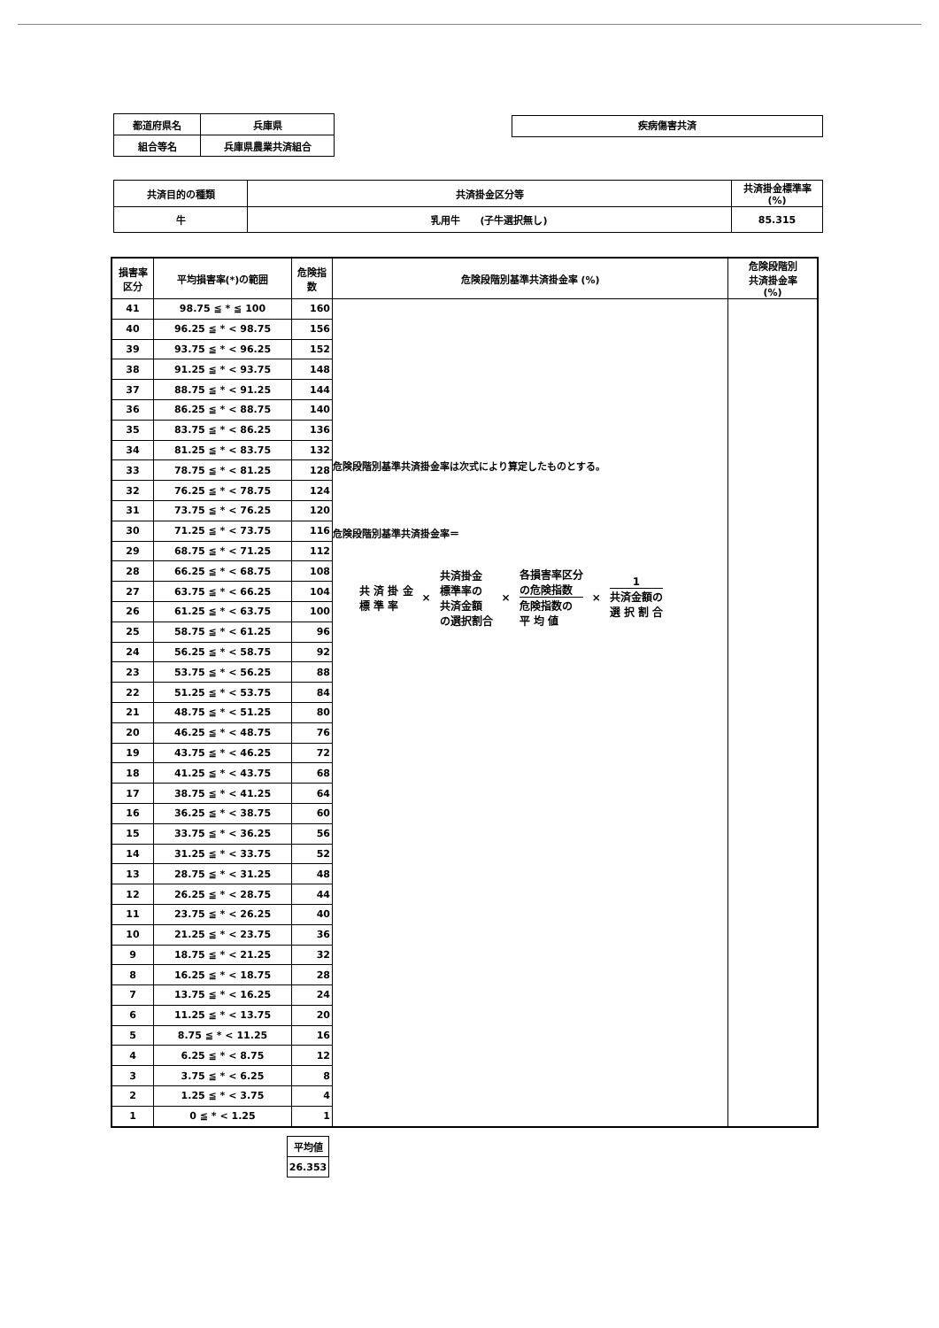| 都道府県名 | 兵庫県 |
| 組合等名 | 兵庫県農業共済組合 |
疾病傷害共済
| 共済目的の種類 | 共済掛金区分等 | 共済掛金標準率 (%) |
| 牛 | 乳用牛 (子牛選択無し) | 85.315 |
| 損害率 区分 | 平均損害率(*)の範囲 | 危険指 数 | 危険段階別基準共済掛金率 (%) | 危険段階別 共済掛金率 (%) |
| --- | --- | --- | --- | --- |
| 41 | 98.75 ≦ * ≦ 100 | 160 | 危険段階別基準共済掛金率は次式により算定したものとする。 危険段階別基準共済掛金率＝ 共 済 掛 金 標 準 率 × 共済掛金 標準率の 共済金額 の選択割合 × 各損害率区分 の危険指数 危険指数の 平 均 値 × 1 共済金額の 選 択 割 合 | |
| 40 | 96.25 ≦ * < 98.75 | 156 | | |
| 39 | 93.75 ≦ * < 96.25 | 152 | | |
| 38 | 91.25 ≦ * < 93.75 | 148 | | |
| 37 | 88.75 ≦ * < 91.25 | 144 | | |
| 36 | 86.25 ≦ * < 88.75 | 140 | | |
| 35 | 83.75 ≦ * < 86.25 | 136 | | |
| 34 | 81.25 ≦ * < 83.75 | 132 | | |
| 33 | 78.75 ≦ * < 81.25 | 128 | | |
| 32 | 76.25 ≦ * < 78.75 | 124 | | |
| 31 | 73.75 ≦ * < 76.25 | 120 | | |
| 30 | 71.25 ≦ * < 73.75 | 116 | | |
| 29 | 68.75 ≦ * < 71.25 | 112 | | |
| 28 | 66.25 ≦ * < 68.75 | 108 | | |
| 27 | 63.75 ≦ * < 66.25 | 104 | | |
| 26 | 61.25 ≦ * < 63.75 | 100 | | |
| 25 | 58.75 ≦ * < 61.25 | 96 | | |
| 24 | 56.25 ≦ * < 58.75 | 92 | | |
| 23 | 53.75 ≦ * < 56.25 | 88 | | |
| 22 | 51.25 ≦ * < 53.75 | 84 | | |
| 21 | 48.75 ≦ * < 51.25 | 80 | | |
| 20 | 46.25 ≦ * < 48.75 | 76 | | |
| 19 | 43.75 ≦ * < 46.25 | 72 | | |
| 18 | 41.25 ≦ * < 43.75 | 68 | | |
| 17 | 38.75 ≦ * < 41.25 | 64 | | |
| 16 | 36.25 ≦ * < 38.75 | 60 | | |
| 15 | 33.75 ≦ * < 36.25 | 56 | | |
| 14 | 31.25 ≦ * < 33.75 | 52 | | |
| 13 | 28.75 ≦ * < 31.25 | 48 | | |
| 12 | 26.25 ≦ * < 28.75 | 44 | | |
| 11 | 23.75 ≦ * < 26.25 | 40 | | |
| 10 | 21.25 ≦ * < 23.75 | 36 | | |
| 9 | 18.75 ≦ * < 21.25 | 32 | | |
| 8 | 16.25 ≦ * < 18.75 | 28 | | |
| 7 | 13.75 ≦ * < 16.25 | 24 | | |
| 6 | 11.25 ≦ * < 13.75 | 20 | | |
| 5 | 8.75 ≦ * < 11.25 | 16 | | |
| 4 | 6.25 ≦ * < 8.75 | 12 | | |
| 3 | 3.75 ≦ * < 6.25 | 8 | | |
| 2 | 1.25 ≦ * < 3.75 | 4 | | |
| 1 | 0 ≦ * < 1.25 | 1 | | |
| 平均値 |
| 26.353 |